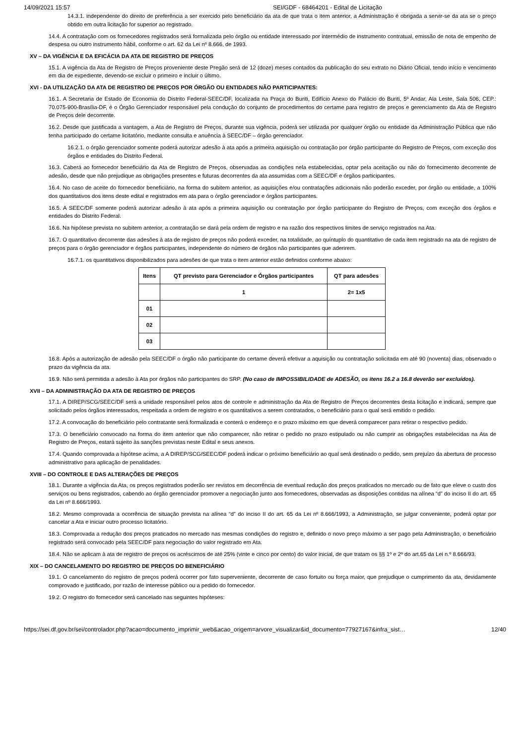14/09/2021 15:57 SEI/GDF - 68464201 - Edital de Licitação
14.3.1. independente do direito de preferência a ser exercido pelo beneficiário da ata de que trata o item anterior, a Administração é obrigada a servir-se da ata se o preço obtido em outra licitação for superior ao registrado.
14.4. A contratação com os fornecedores registrados será formalizada pelo órgão ou entidade interessado por intermédio de instrumento contratual, emissão de nota de empenho de despesa ou outro instrumento hábil, conforme o art. 62 da Lei nº 8.666, de 1993.
XV – DA VIGÊNCIA E DA EFICÁCIA DA ATA DE REGISTRO DE PREÇOS
15.1. A vigência da Ata de Registro de Preços proveniente deste Pregão será de 12 (doze) meses contados da publicação do seu extrato no Diário Oficial, tendo início e vencimento em dia de expediente, devendo-se excluir o primeiro e incluir o último.
XVI - DA UTILIZAÇÃO DA ATA DE REGISTRO DE PREÇOS POR ÓRGÃO OU ENTIDADES NÃO PARTICIPANTES:
16.1. A Secretaria de Estado de Economia do Distrito Federal-SEEC/DF, localizada na Praça do Buriti, Edifício Anexo do Palácio do Buriti, 5º Andar, Ala Leste, Sala 506, CEP.: 70.075-900-Brasília-DF, é o Órgão Gerenciador responsável pela condução do conjunto de procedimentos do certame para registro de preços e gerenciamento da Ata de Registro de Preços dele decorrente.
16.2. Desde que justificada a vantagem, a Ata de Registro de Preços, durante sua vigência, poderá ser utilizada por qualquer órgão ou entidade da Administração Pública que não tenha participado do certame licitatório, mediante consulta e anuência à SEEC/DF – órgão gerenciador.
16.2.1. o órgão gerenciador somente poderá autorizar adesão à ata após a primeira aquisição ou contratação por órgão participante do Registro de Preços, com exceção dos órgãos e entidades do Distrito Federal.
16.3. Caberá ao fornecedor beneficiário da Ata de Registro de Preços, observadas as condições nela estabelecidas, optar pela aceitação ou não do fornecimento decorrente de adesão, desde que não prejudique as obrigações presentes e futuras decorrentes da ata assumidas com a SEEC/DF e órgãos participantes.
16.4. No caso de aceite do fornecedor beneficiário, na forma do subitem anterior, as aquisições e/ou contratações adicionais não poderão exceder, por órgão ou entidade, a 100% dos quantitativos dos itens deste edital e registrados em ata para o órgão gerenciador e órgãos participantes.
16.5. A SEEC/DF somente poderá autorizar adesão à ata após a primeira aquisição ou contratação por órgão participante do Registro de Preços, com exceção dos órgãos e entidades do Distrito Federal.
16.6. Na hipótese prevista no subitem anterior, a contratação se dará pela ordem de registro e na razão dos respectivos limites de serviço registrados na Ata.
16.7. O quantitativo decorrente das adesões à ata de registro de preços não poderá exceder, na totalidade, ao quíntuplo do quantitativo de cada item registrado na ata de registro de preços para o órgão gerenciador e órgãos participantes, independente do número de órgãos não participantes que aderirem.
16.7.1. os quantitativos disponibilizados para adesões de que trata o item anterior estão definidos conforme abaixo:
| Itens | QT previsto para Gerenciador e Órgãos participantes | QT para adesões |
| --- | --- | --- |
| | 1 | 2= 1x5 |
| 01 | | |
| 02 | | |
| 03 | | |
16.8. Após a autorização de adesão pela SEEC/DF o órgão não participante do certame deverá efetivar a aquisição ou contratação solicitada em até 90 (noventa) dias, observado o prazo da vigência da ata.
16.9. Não será permitida a adesão à Ata por órgãos não participantes do SRP. (No caso de IMPOSSIBILIDADE de ADESÃO, os itens 16.2 a 16.8 deverão ser excluídos).
XVII – DA ADMINISTRAÇÃO DA ATA DE REGISTRO DE PREÇOS
17.1. A DIREP/SCG/SEEC/DF será a unidade responsável pelos atos de controle e administração da Ata de Registro de Preços decorrentes desta licitação e indicará, sempre que solicitado pelos órgãos interessados, respeitada a ordem de registro e os quantitativos a serem contratados, o beneficiário para o qual será emitido o pedido.
17.2. A convocação do beneficiário pelo contratante será formalizada e conterá o endereço e o prazo máximo em que deverá comparecer para retirar o respectivo pedido.
17.3. O beneficiário convocado na forma do item anterior que não comparecer, não retirar o pedido no prazo estipulado ou não cumprir as obrigações estabelecidas na Ata de Registro de Preços, estará sujeito às sanções previstas neste Edital e seus anexos.
17.4. Quando comprovada a hipótese acima, a A DIREP/SCG/SEEC/DF poderá indicar o próximo beneficiário ao qual será destinado o pedido, sem prejuízo da abertura de processo administrativo para aplicação de penalidades.
XVIII – DO CONTROLE E DAS ALTERAÇÕES DE PREÇOS
18.1. Durante a vigência da Ata, os preços registrados poderão ser revistos em decorrência de eventual redução dos preços praticados no mercado ou de fato que eleve o custo dos serviços ou bens registrados, cabendo ao órgão gerenciador promover a negociação junto aos fornecedores, observadas as disposições contidas na alínea “d” do inciso II do art. 65 da Lei nº 8.666/1993.
18.2. Mesmo comprovada a ocorrência de situação prevista na alínea “d” do inciso II do art. 65 da Lei nº 8.666/1993, a Administração, se julgar conveniente, poderá optar por cancelar a Ata e iniciar outro processo licitatório.
18.3. Comprovada a redução dos preços praticados no mercado nas mesmas condições do registro e, definido o novo preço máximo a ser pago pela Administração, o beneficiário registrado será convocado pela SEEC/DF para negociação do valor registrado em Ata.
18.4. Não se aplicam à ata de registro de preços os acréscimos de até 25% (vinte e cinco por cento) do valor inicial, de que tratam os §§ 1º e 2º do art.65 da Lei n.º 8.666/93.
XIX – DO CANCELAMENTO DO REGISTRO DE PREÇOS DO BENEFICIÁRIO
19.1. O cancelamento do registro de preços poderá ocorrer por fato superveniente, decorrente de caso fortuito ou força maior, que prejudique o cumprimento da ata, devidamente comprovado e justificado, por razão de interesse público ou a pedido do fornecedor.
19.2. O registro do fornecedor será cancelado nas seguintes hipóteses:
https://sei.df.gov.br/sei/controlador.php?acao=documento_imprimir_web&acao_origem=arvore_visualizar&id_documento=77927167&infra_sist… 12/40